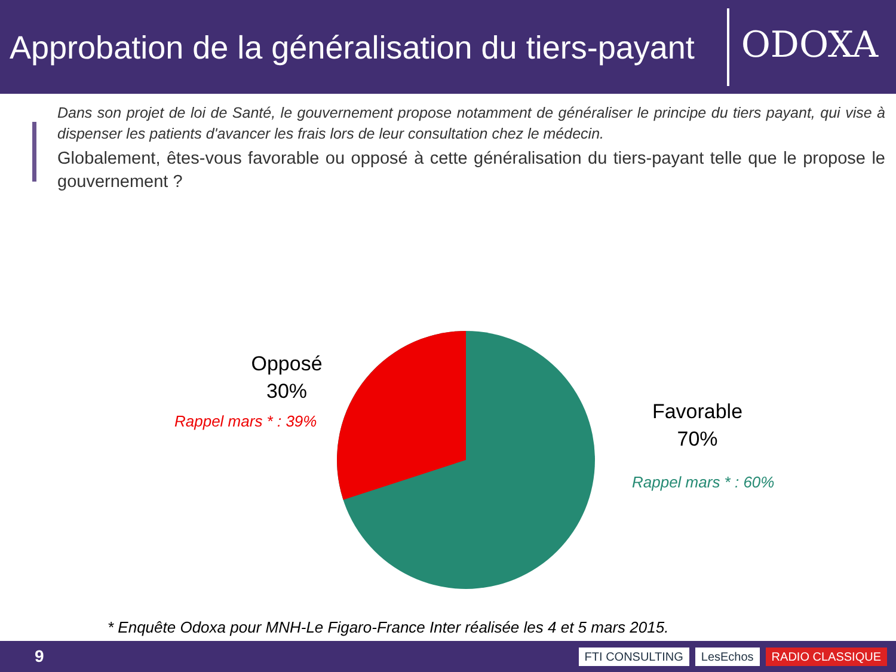Approbation de la généralisation du tiers-payant
ODOXA
Dans son projet de loi de Santé, le gouvernement propose notamment de généraliser le principe du tiers payant, qui vise à dispenser les patients d'avancer les frais lors de leur consultation chez le médecin.
Globalement, êtes-vous favorable ou opposé à cette généralisation du tiers-payant telle que le propose le gouvernement ?
Opposé
30%
Rappel mars * : 39%
Favorable
70%
Rappel mars * : 60%
* Enquête Odoxa pour MNH-Le Figaro-France Inter réalisée les 4 et 5 mars 2015.
9
FTI CONSULTING LesEchos RADIO CLASSIQUE